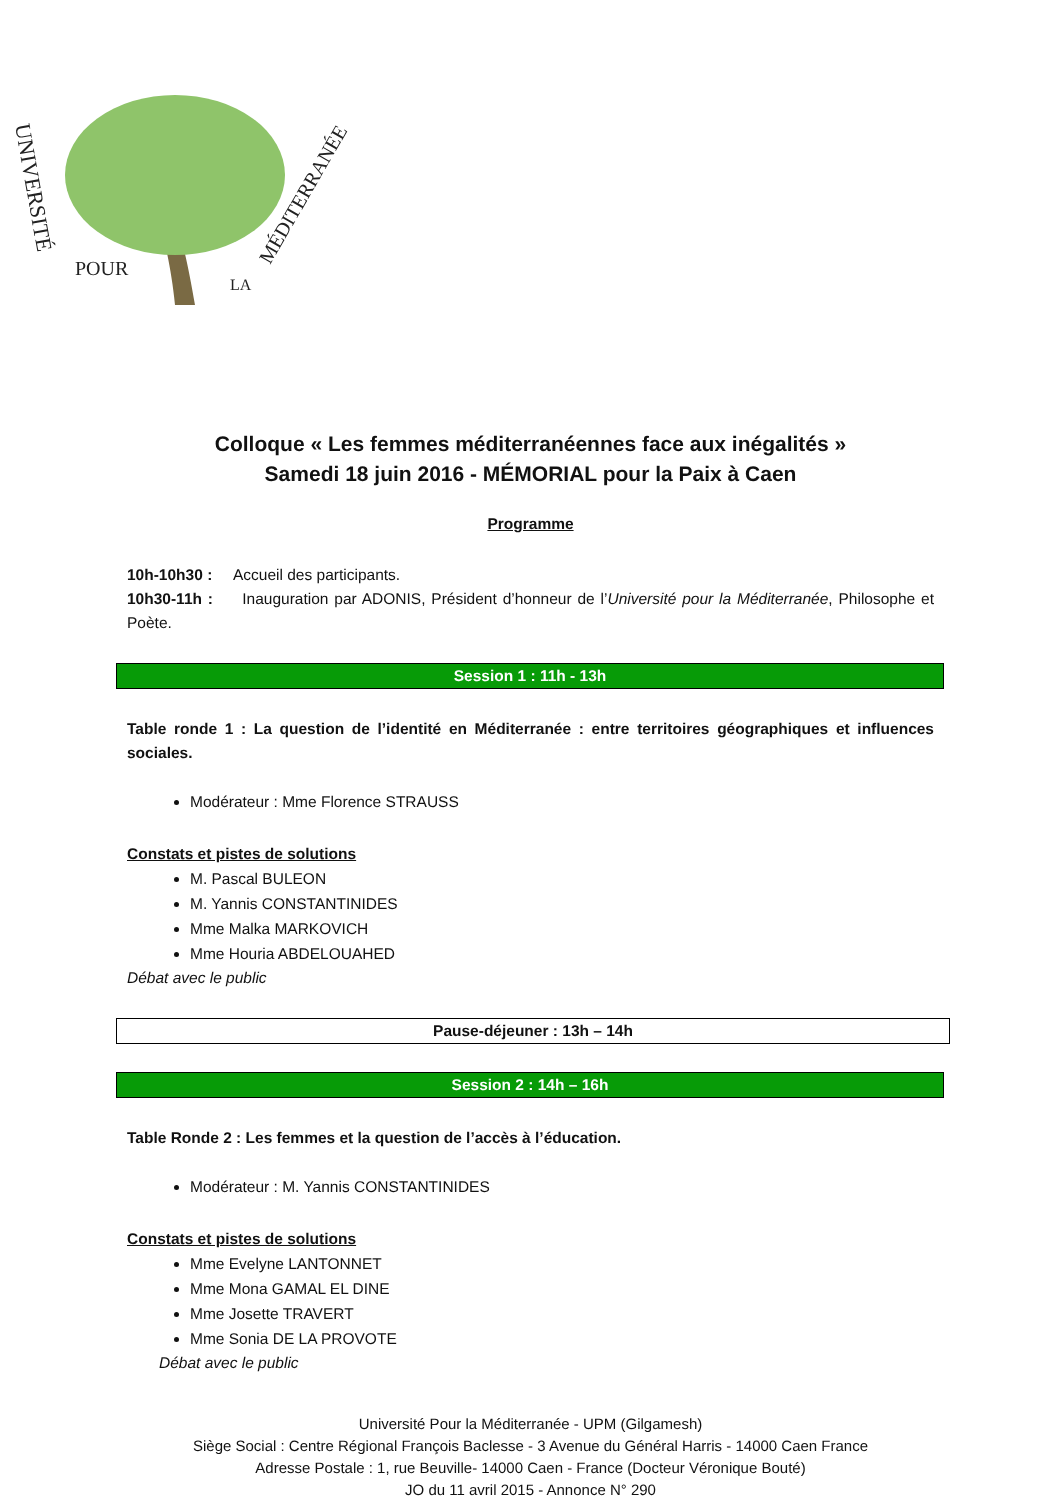UNIVERSITÉ
POUR
LA
MÉDITERRANÉE
Colloque « Les femmes méditerranéennes face aux inégalités »
Samedi 18 juin 2016 - MÉMORIAL pour la Paix à Caen
Programme
10h-10h30 : Accueil des participants.
10h30-11h : Inauguration par ADONIS, Président d’honneur de l’Université pour la Méditerranée, Philosophe et Poète.
Session 1 : 11h - 13h
Table ronde 1 : La question de l’identité en Méditerranée : entre territoires géographiques et influences sociales.
Modérateur : Mme Florence STRAUSS
Constats et pistes de solutions
M. Pascal BULEON
M. Yannis CONSTANTINIDES
Mme Malka MARKOVICH
Mme Houria ABDELOUAHED
Débat avec le public
Pause-déjeuner : 13h – 14h
Session 2 : 14h – 16h
Table Ronde 2 : Les femmes et la question de l’accès à l’éducation.
Modérateur : M. Yannis CONSTANTINIDES
Constats et pistes de solutions
Mme Evelyne LANTONNET
Mme Mona GAMAL EL DINE
Mme Josette TRAVERT
Mme Sonia DE LA PROVOTE
Débat avec le public
Université Pour la Méditerranée - UPM (Gilgamesh)
Siège Social : Centre Régional François Baclesse - 3 Avenue du Général Harris - 14000 Caen France
Adresse Postale : 1, rue Beuville- 14000 Caen - France (Docteur Véronique Bouté)
JO du 11 avril 2015 - Annonce N° 290